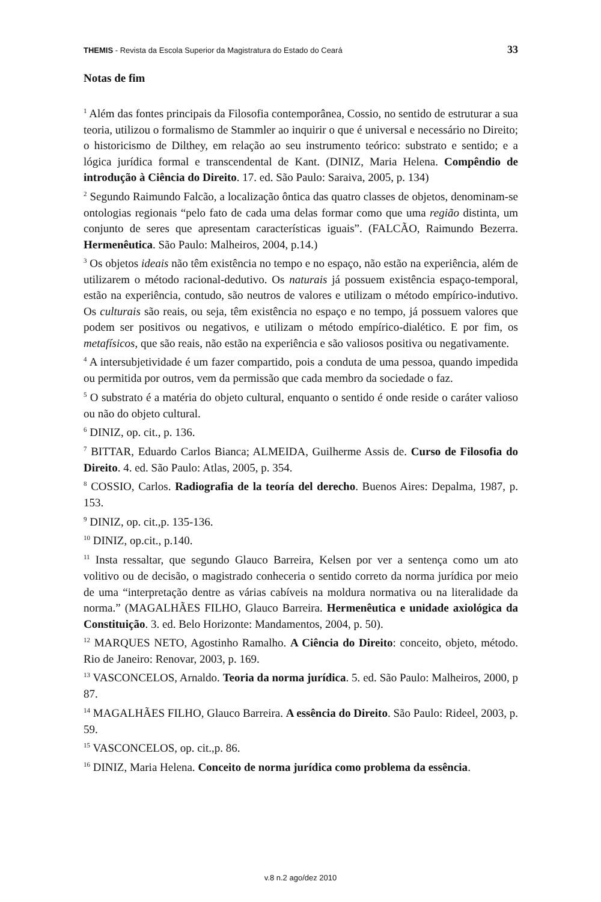THEMIS - Revista da Escola Superior da Magistratura do Estado do Ceará 33
Notas de fim
<sup>1</sup> Além das fontes principais da Filosofia contemporânea, Cossio, no sentido de estruturar a sua teoria, utilizou o formalismo de Stammler ao inquirir o que é universal e necessário no Direito; o historicismo de Dilthey, em relação ao seu instrumento teórico: substrato e sentido; e a lógica jurídica formal e transcendental de Kant. (DINIZ, Maria Helena. Compêndio de introdução à Ciência do Direito. 17. ed. São Paulo: Saraiva, 2005, p. 134)
<sup>2</sup> Segundo Raimundo Falcão, a localização ôntica das quatro classes de objetos, denominam-se ontologias regionais “pelo fato de cada uma delas formar como que uma região distinta, um conjunto de seres que apresentam características iguais”. (FALCÃO, Raimundo Bezerra. Hermenêutica. São Paulo: Malheiros, 2004, p.14.)
<sup>3</sup> Os objetos ideais não têm existência no tempo e no espaço, não estão na experiência, além de utilizarem o método racional-dedutivo. Os naturais já possuem existência espaço-temporal, estão na experiência, contudo, são neutros de valores e utilizam o método empírico-indutivo. Os culturais são reais, ou seja, têm existência no espaço e no tempo, já possuem valores que podem ser positivos ou negativos, e utilizam o método empírico-dialético. E por fim, os metafísicos, que são reais, não estão na experiência e são valiosos positiva ou negativamente.
<sup>4</sup> A intersubjetividade é um fazer compartido, pois a conduta de uma pessoa, quando impedida ou permitida por outros, vem da permissão que cada membro da sociedade o faz.
<sup>5</sup> O substrato é a matéria do objeto cultural, enquanto o sentido é onde reside o caráter valioso ou não do objeto cultural.
<sup>6</sup> DINIZ, op. cit., p. 136.
<sup>7</sup> BITTAR, Eduardo Carlos Bianca; ALMEIDA, Guilherme Assis de. Curso de Filosofia do Direito. 4. ed. São Paulo: Atlas, 2005, p. 354.
<sup>8</sup> COSSIO, Carlos. Radiografia de la teoría del derecho. Buenos Aires: Depalma, 1987, p. 153.
<sup>9</sup> DINIZ, op. cit.,p. 135-136.
<sup>10</sup> DINIZ, op.cit., p.140.
<sup>11</sup> Insta ressaltar, que segundo Glauco Barreira, Kelsen por ver a sentença como um ato volitivo ou de decisão, o magistrado conheceria o sentido correto da norma jurídica por meio de uma “interpretação dentre as várias cabíveis na moldura normativa ou na literalidade da norma.” (MAGALHÃES FILHO, Glauco Barreira. Hermenêutica e unidade axiológica da Constituição. 3. ed. Belo Horizonte: Mandamentos, 2004, p. 50).
<sup>12</sup> MARQUES NETO, Agostinho Ramalho. A Ciência do Direito: conceito, objeto, método. Rio de Janeiro: Renovar, 2003, p. 169.
<sup>13</sup> VASCONCELOS, Arnaldo. Teoria da norma jurídica. 5. ed. São Paulo: Malheiros, 2000, p 87.
<sup>14</sup> MAGALHÃES FILHO, Glauco Barreira. A essência do Direito. São Paulo: Rideel, 2003, p. 59.
<sup>15</sup> VASCONCELOS, op. cit.,p. 86.
<sup>16</sup> DINIZ, Maria Helena. Conceito de norma jurídica como problema da essência.
v.8 n.2 ago/dez 2010